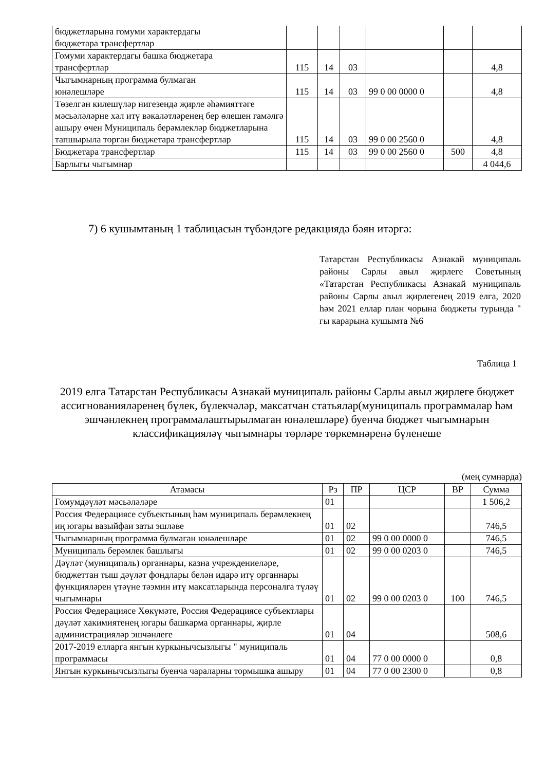| бюджетларына гомуми характердагы бюджетара трансфертлар | | | | | | |
| Гомуми характердагы башка бюджетара трансфертлар | 115 | 14 | 03 | | | 4,8 |
| Чыгымнарның программа булмаган юнәлешләре | 115 | 14 | 03 | 99 0 00 0000 0 | | 4,8 |
| Төзелгән килешүләр нигезендә җирле әһәмияттәге мәсьәләләрне хәл итү вәкаләтләренең бер өлешен гамәлгә ашыру өчен Муниципаль берәмлекләр бюджетларына тапшырыла торган бюджетара трансфертлар | 115 | 14 | 03 | 99 0 00 2560 0 | | 4,8 |
| Бюджетара трансфертлар | 115 | 14 | 03 | 99 0 00 2560 0 | 500 | 4,8 |
| Барлыгы чыгымнар | | | | | | 4 044,6 |
7) 6 кушымтаның 1 таблицасын түбәндәге редакциядә бәян итәргә:
Татарстан Республикасы Азнакай муниципаль районы Сарлы авыл җирлеге Советының «Татарстан Республикасы Азнакай муниципаль районы Сарлы авыл җирлегенең 2019 елга, 2020 һәм 2021 еллар план чорына бюджеты турында " гы карарына кушымта №6
Таблица 1
2019 елга Татарстан Республикасы Азнакай муниципаль районы Сарлы авыл җирлеге бюджет ассигнованияләренең бүлек, бүлекчәләр, максатчан статьялар(муниципаль программалар һәм эшчәнлекнең программалаштырылмаган юнәлешләре) буенча бюджет чыгымнарын классификацияләү чыгымнары төрләре төркемнәренә бүленеше
(мең сумнарда)
| Атамасы | Рз | ПР | ЦСР | ВР | Сумма |
| --- | --- | --- | --- | --- | --- |
| Гомумдәүләт мәсьәләләре | 01 | | | | 1 506,2 |
| Россия Федерациясе субъектының һәм муниципаль берәмлекнең иң югары вазыйфаи заты эшләве | 01 | 02 | | | 746,5 |
| Чыгымнарның программа булмаган юнәлешләре | 01 | 02 | 99 0 00 0000 0 | | 746,5 |
| Муниципаль берәмлек башлыгы | 01 | 02 | 99 0 00 0203 0 | | 746,5 |
| Дәүләт (муниципаль) органнары, казна учреждениеләре, бюджеттан тыш дәүләт фондлары белән идарә итү органнары функцияләрен үтәүне тәэмин итү максатларында персоналга түләү чыгымнары | 01 | 02 | 99 0 00 0203 0 | 100 | 746,5 |
| Россия Федерациясе Хөкүмәте, Россия Федерациясе субъектлары дәүләт хакимиятенең югары башкарма органнары, җирле администрацияләр эшчәнлеге | 01 | 04 | | | 508,6 |
| 2017-2019 елларга янгын куркынычсызлыгы " муниципаль программасы | 01 | 04 | 77 0 00 0000 0 | | 0,8 |
| Янгын куркынычсызлыгы буенча чараларны тормышка ашыру | 01 | 04 | 77 0 00 2300 0 | | 0,8 |